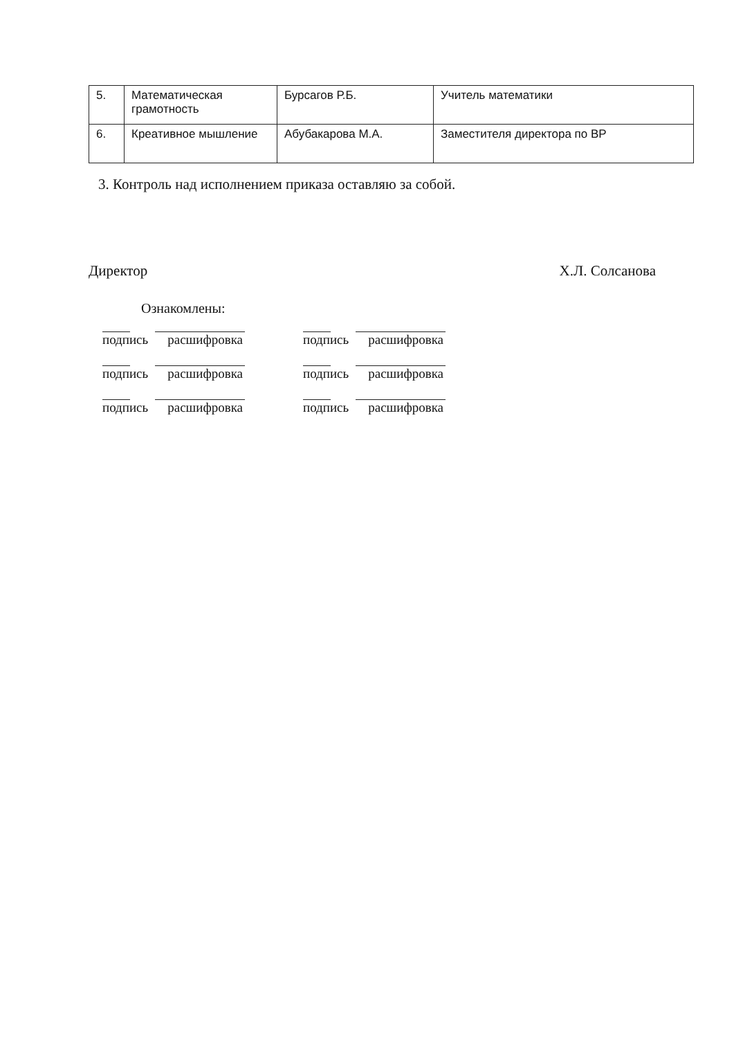| 5. | Математическая грамотность | Бурсагов Р.Б. | Учитель математики |
| 6. | Креативное мышление | Абубакарова М.А. | Заместителя директора по ВР |
3. Контроль над исполнением приказа оставляю за собой.
Директор Х.Л. Солсанова
Ознакомлены:
подпись расшифровка
подпись расшифровка
подпись расшифровка
подпись расшифровка
подпись расшифровка
подпись расшифровка